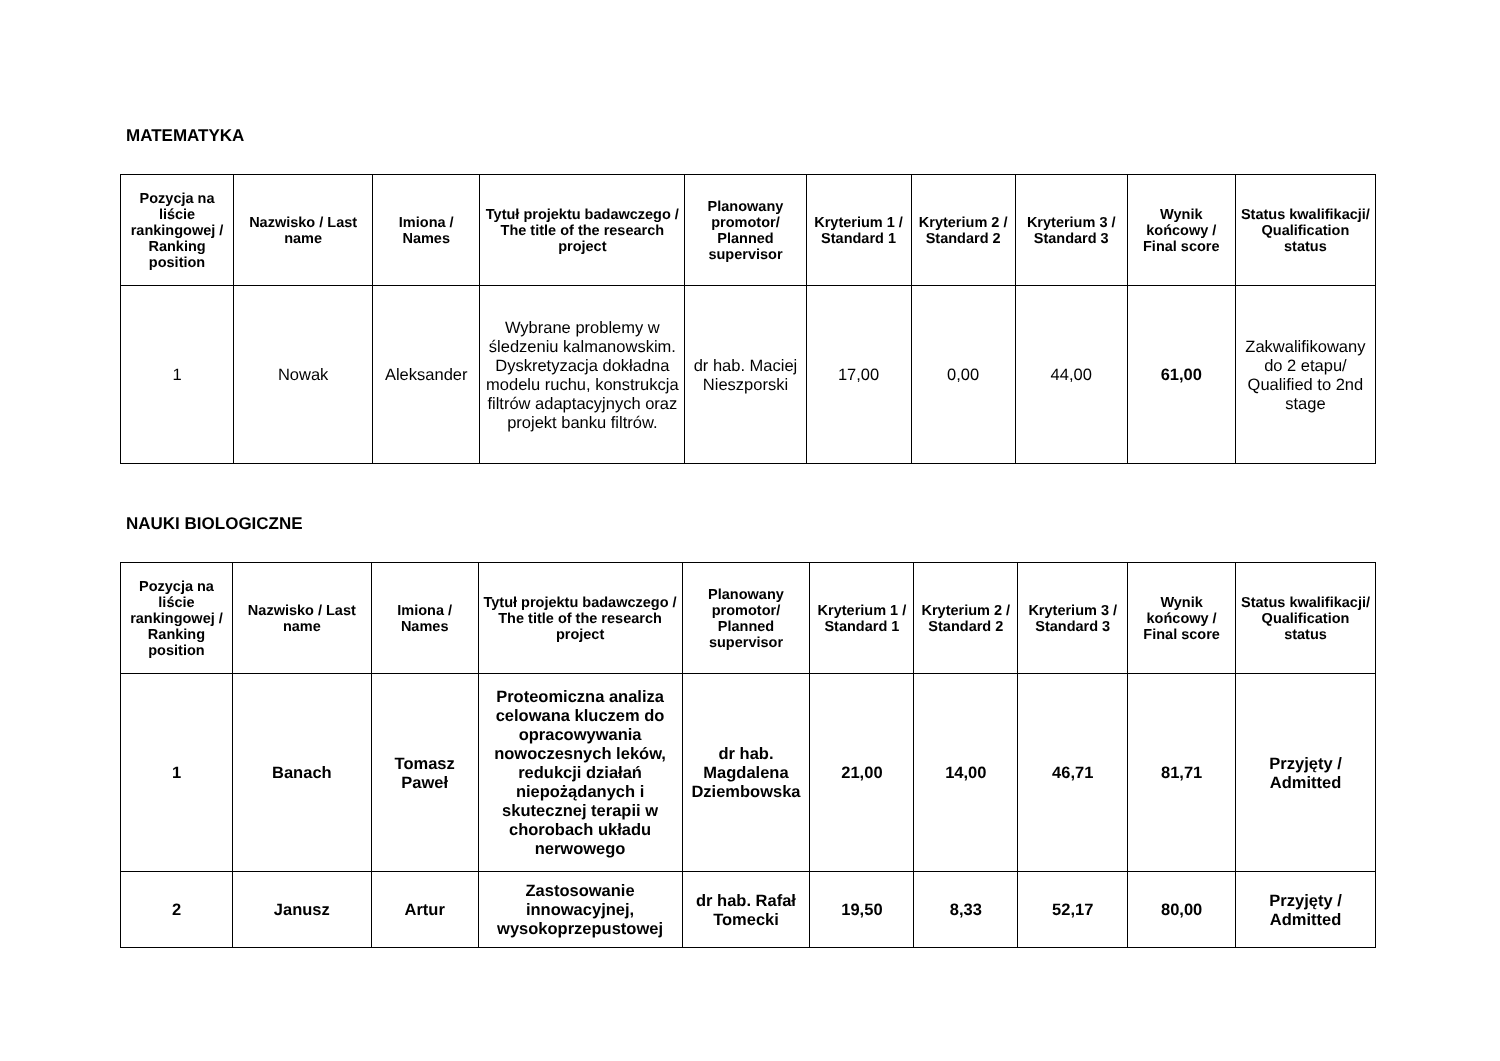MATEMATYKA
| Pozycja na liście rankingowej / Ranking position | Nazwisko / Last name | Imiona / Names | Tytuł projektu badawczego / The title of the research project | Planowany promotor/ Planned supervisor | Kryterium 1 / Standard 1 | Kryterium 2 / Standard 2 | Kryterium 3 / Standard 3 | Wynik końcowy / Final score | Status kwalifikacji/ Qualification status |
| --- | --- | --- | --- | --- | --- | --- | --- | --- | --- |
| 1 | Nowak | Aleksander | Wybrane problemy w śledzeniu kalmanowskim. Dyskretyzacja dokładna modelu ruchu, konstrukcja filtrów adaptacyjnych oraz projekt banku filtrów. | dr hab. Maciej Nieszporski | 17,00 | 0,00 | 44,00 | 61,00 | Zakwalifikowany do 2 etapu/ Qualified to 2nd stage |
NAUKI BIOLOGICZNE
| Pozycja na liście rankingowej / Ranking position | Nazwisko / Last name | Imiona / Names | Tytuł projektu badawczego / The title of the research project | Planowany promotor/ Planned supervisor | Kryterium 1 / Standard 1 | Kryterium 2 / Standard 2 | Kryterium 3 / Standard 3 | Wynik końcowy / Final score | Status kwalifikacji/ Qualification status |
| --- | --- | --- | --- | --- | --- | --- | --- | --- | --- |
| 1 | Banach | Tomasz Paweł | Proteomiczna analiza celowana kluczem do opracowywania nowoczesnych leków, redukcji działań niepożądanych i skutecznej terapii w chorobach układu nerwowego | dr hab. Magdalena Dziembowska | 21,00 | 14,00 | 46,71 | 81,71 | Przyjęty / Admitted |
| 2 | Janusz | Artur | Zastosowanie innowacyjnej, wysokoprzepustowej | dr hab. Rafał Tomecki | 19,50 | 8,33 | 52,17 | 80,00 | Przyjęty / Admitted |